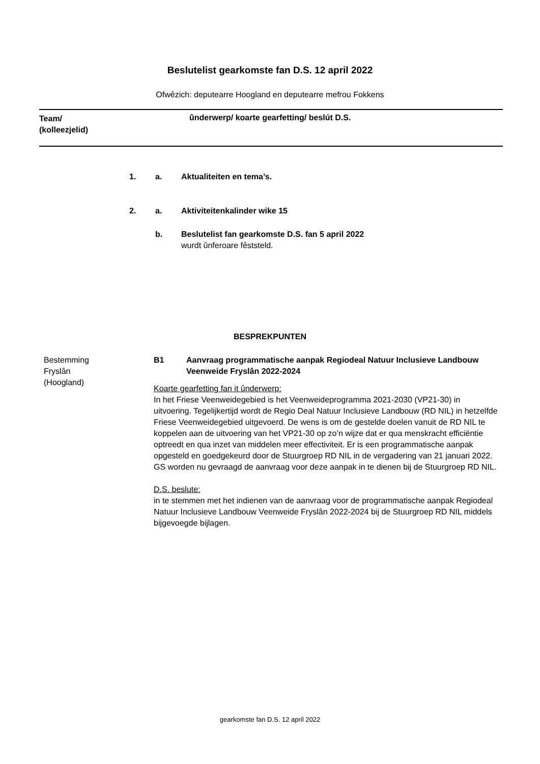Beslutelist gearkomste fan D.S. 12 april 2022
Ofwêzich: deputearre Hoogland en deputearre mefrou Fokkens
Team/
(kolleezjelid)
ûnderwerp/ koarte gearfetting/ beslút D.S.
1. a. Aktualiteiten en tema’s.
2. a. Aktiviteitenkalinder wike 15
b. Beslutelist fan gearkomste D.S. fan 5 april 2022
wurdt ûnferoare fêststeld.
BESPREKPUNTEN
Bestemming
Fryslân
(Hoogland)
B1 Aanvraag programmatische aanpak Regiodeal Natuur Inclusieve Landbouw Veenweide Fryslân 2022-2024
Koarte gearfetting fan it ûnderwerp:
In het Friese Veenweidegebied is het Veenweideprogramma 2021-2030 (VP21-30) in uitvoering. Tegelijkertijd wordt de Regio Deal Natuur Inclusieve Landbouw (RD NIL) in hetzelfde Friese Veenweidegebied uitgevoerd. De wens is om de gestelde doelen vanuit de RD NIL te koppelen aan de uitvoering van het VP21-30 op zo’n wijze dat er qua menskracht efficiëntie optreedt en qua inzet van middelen meer effectiviteit. Er is een programmatische aanpak opgesteld en goedgekeurd door de Stuurgroep RD NIL in de vergadering van 21 januari 2022. GS worden nu gevraagd de aanvraag voor deze aanpak in te dienen bij de Stuurgroep RD NIL.
D.S. beslute:
in te stemmen met het indienen van de aanvraag voor de programmatische aanpak Regiodeal Natuur Inclusieve Landbouw Veenweide Fryslân 2022-2024 bij de Stuurgroep RD NIL middels bijgevoegde bijlagen.
gearkomste fan D.S. 12 april 2022